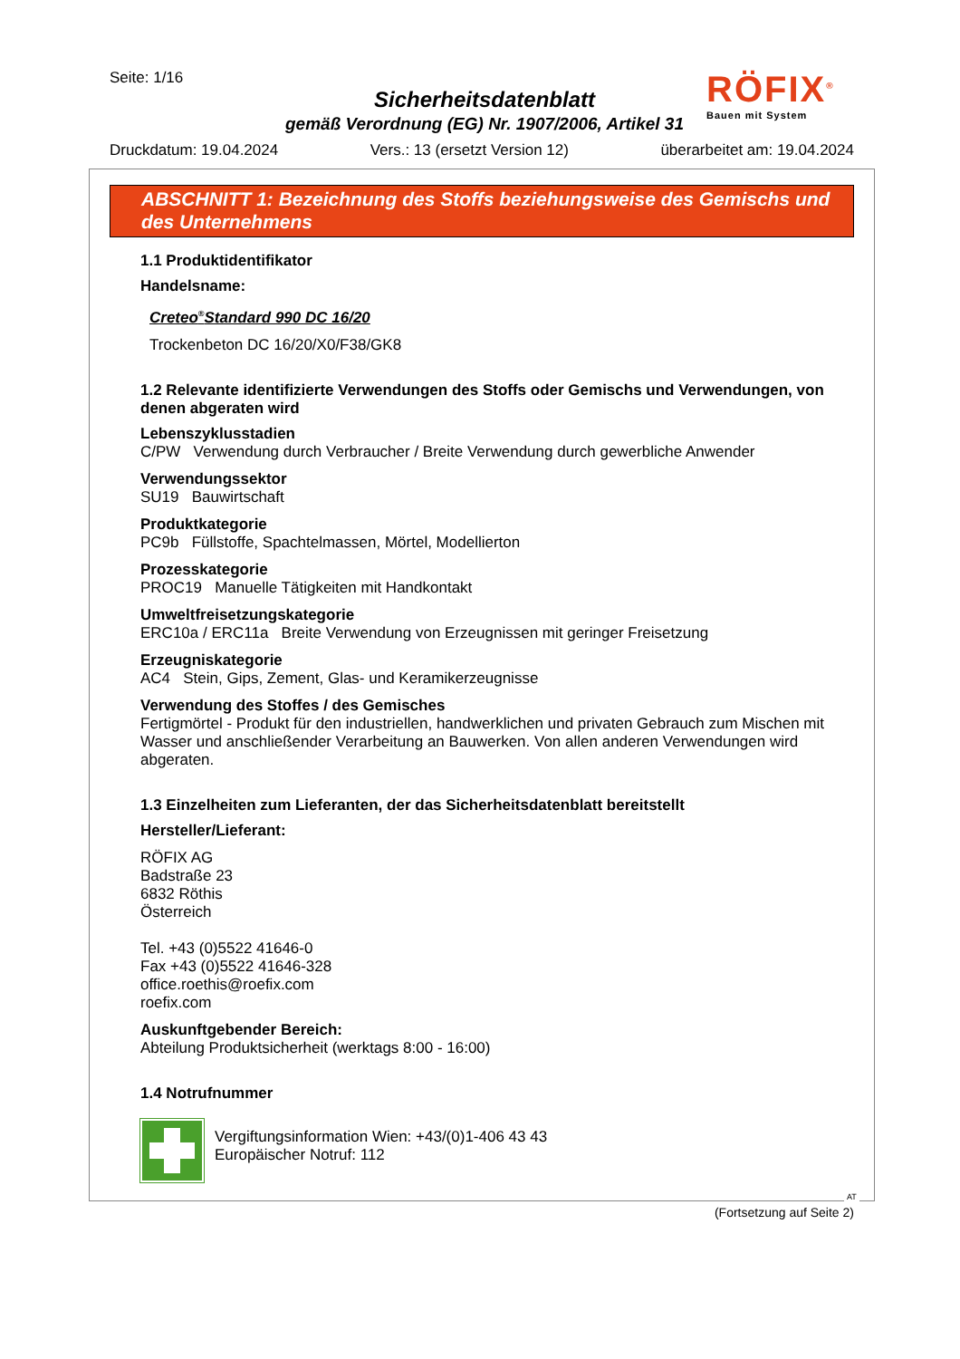Seite: 1/16
Sicherheitsdatenblatt
gemäß Verordnung (EG) Nr. 1907/2006, Artikel 31
RÖFIX<sup>®</sup>
Bauen mit System
Druckdatum: 19.04.2024 Vers.: 13 (ersetzt Version 12) überarbeitet am: 19.04.2024
ABSCHNITT 1: Bezeichnung des Stoffs beziehungsweise des Gemischs und des Unternehmens
1.1 Produktidentifikator
Handelsname:
Creteo<sup>®</sup>Standard 990 DC 16/20
Trockenbeton DC 16/20/X0/F38/GK8
1.2 Relevante identifizierte Verwendungen des Stoffs oder Gemischs und Verwendungen, von denen abgeraten wird
Lebenszyklusstadien
C/PW Verwendung durch Verbraucher / Breite Verwendung durch gewerbliche Anwender
Verwendungssektor
SU19 Bauwirtschaft
Produktkategorie
PC9b Füllstoffe, Spachtelmassen, Mörtel, Modellierton
Prozesskategorie
PROC19 Manuelle Tätigkeiten mit Handkontakt
Umweltfreisetzungskategorie
ERC10a / ERC11a Breite Verwendung von Erzeugnissen mit geringer Freisetzung
Erzeugniskategorie
AC4 Stein, Gips, Zement, Glas- und Keramikerzeugnisse
Verwendung des Stoffes / des Gemisches
Fertigmörtel - Produkt für den industriellen, handwerklichen und privaten Gebrauch zum Mischen mit Wasser und anschließender Verarbeitung an Bauwerken. Von allen anderen Verwendungen wird abgeraten.
1.3 Einzelheiten zum Lieferanten, der das Sicherheitsdatenblatt bereitstellt
Hersteller/Lieferant:
RÖFIX AG
Badstraße 23
6832 Röthis
Österreich
Tel. +43 (0)5522 41646-0
Fax +43 (0)5522 41646-328
office.roethis@roefix.com
roefix.com
Auskunftgebender Bereich:
Abteilung Produktsicherheit (werktags 8:00 - 16:00)
1.4 Notrufnummer
Vergiftungsinformation Wien: +43/(0)1-406 43 43
Europäischer Notruf: 112
AT
(Fortsetzung auf Seite 2)